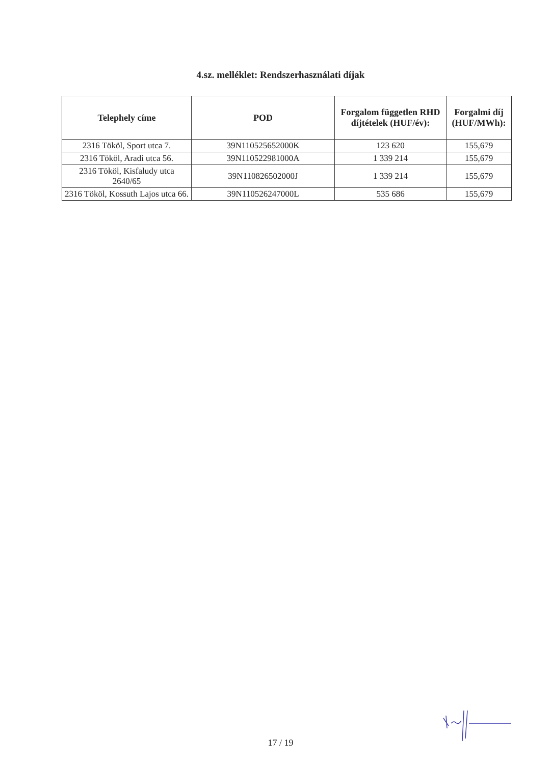4.sz. melléklet: Rendszerhasználati díjak
| Telephely címe | POD | Forgalom független RHD díjtételek (HUF/év): | Forgalmi díj (HUF/MWh): |
| --- | --- | --- | --- |
| 2316 Tököl, Sport utca 7. | 39N110525652000K | 123 620 | 155,679 |
| 2316 Tököl, Aradi utca 56. | 39N110522981000A | 1 339 214 | 155,679 |
| 2316 Tököl, Kisfaludy utca 2640/65 | 39N110826502000J | 1 339 214 | 155,679 |
| 2316 Tököl, Kossuth Lajos utca 66. | 39N110526247000L | 535 686 | 155,679 |
17 / 19